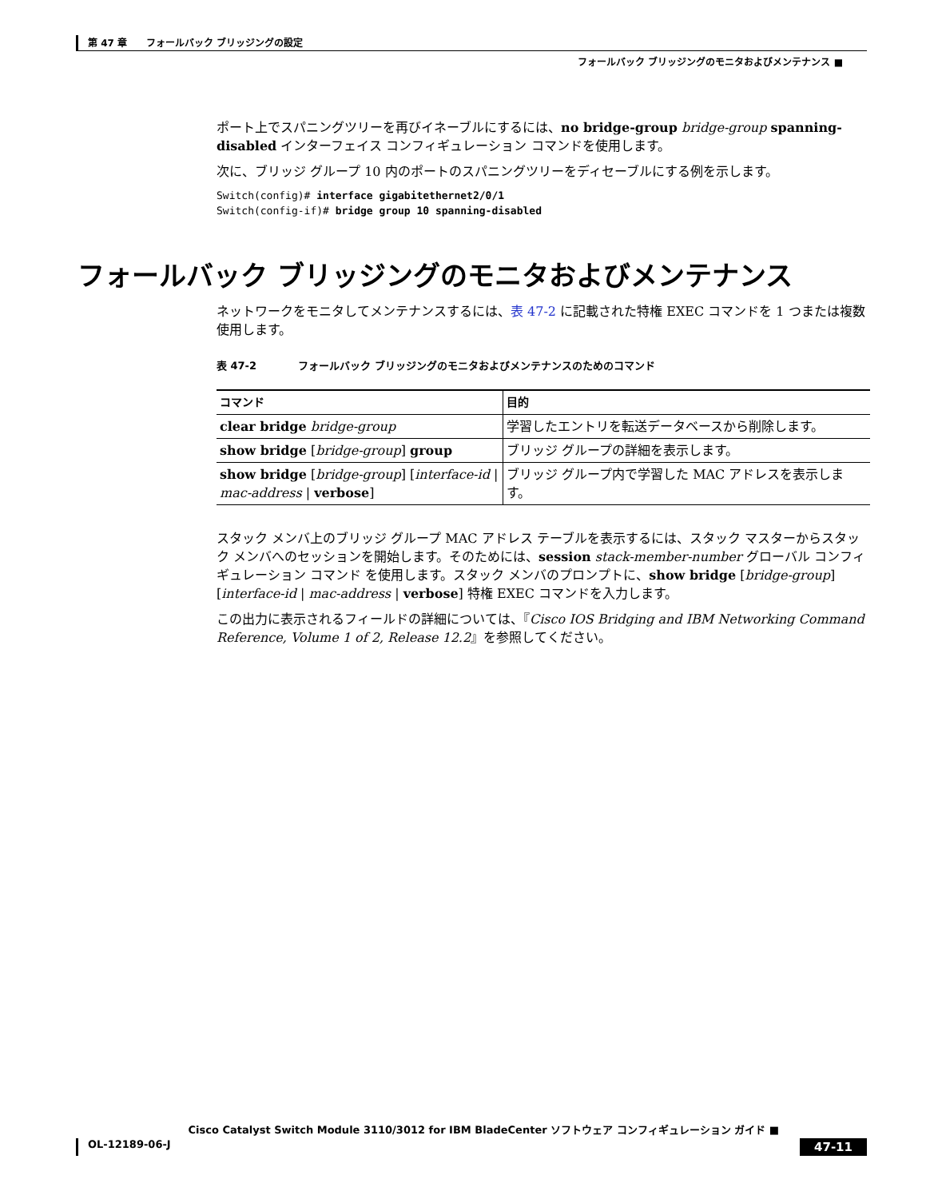第 47 章　　フォールバック ブリッジングの設定
フォールバック ブリッジングのモニタおよびメンテナンス ■
ポート上でスパニングツリーを再びイネーブルにするには、no bridge-group bridge-group spanning-disabled インターフェイス コンフィギュレーション コマンドを使用します。
次に、ブリッジ グループ 10 内のポートのスパニングツリーをディセーブルにする例を示します。
Switch(config)# interface gigabitethernet2/0/1
Switch(config-if)# bridge group 10 spanning-disabled
フォールバック ブリッジングのモニタおよびメンテナンス
ネットワークをモニタしてメンテナンスするには、表 47-2 に記載された特権 EXEC コマンドを 1 つまたは複数使用します。
表 47-2　　　　フォールバック ブリッジングのモニタおよびメンテナンスのためのコマンド
| コマンド | 目的 |
| --- | --- |
| clear bridge bridge-group | 学習したエントリを転送データベースから削除します。 |
| show bridge [ bridge-group ] group | ブリッジ グループの詳細を表示します。 |
| show bridge [ bridge-group ] [ interface-id / mac-address / verbose ] | ブリッジ グループ内で学習した MAC アドレスを表示します。 |
スタック メンバ上のブリッジ グループ MAC アドレス テーブルを表示するには、スタック マスターからスタック メンバへのセッションを開始します。そのためには、session stack-member-number グローバル コンフィギュレーション コマンド を使用します。スタック メンバのプロンプトに、show bridge [bridge-group] [interface-id | mac-address | verbose] 特権 EXEC コマンドを入力します。
この出力に表示されるフィールドの詳細については、『Cisco IOS Bridging and IBM Networking Command Reference, Volume 1 of 2, Release 12.2』を参照してください。
Cisco Catalyst Switch Module 3110/3012 for IBM BladeCenter ソフトウェア コンフィギュレーション ガイド ■
OL-12189-06-J 47-11